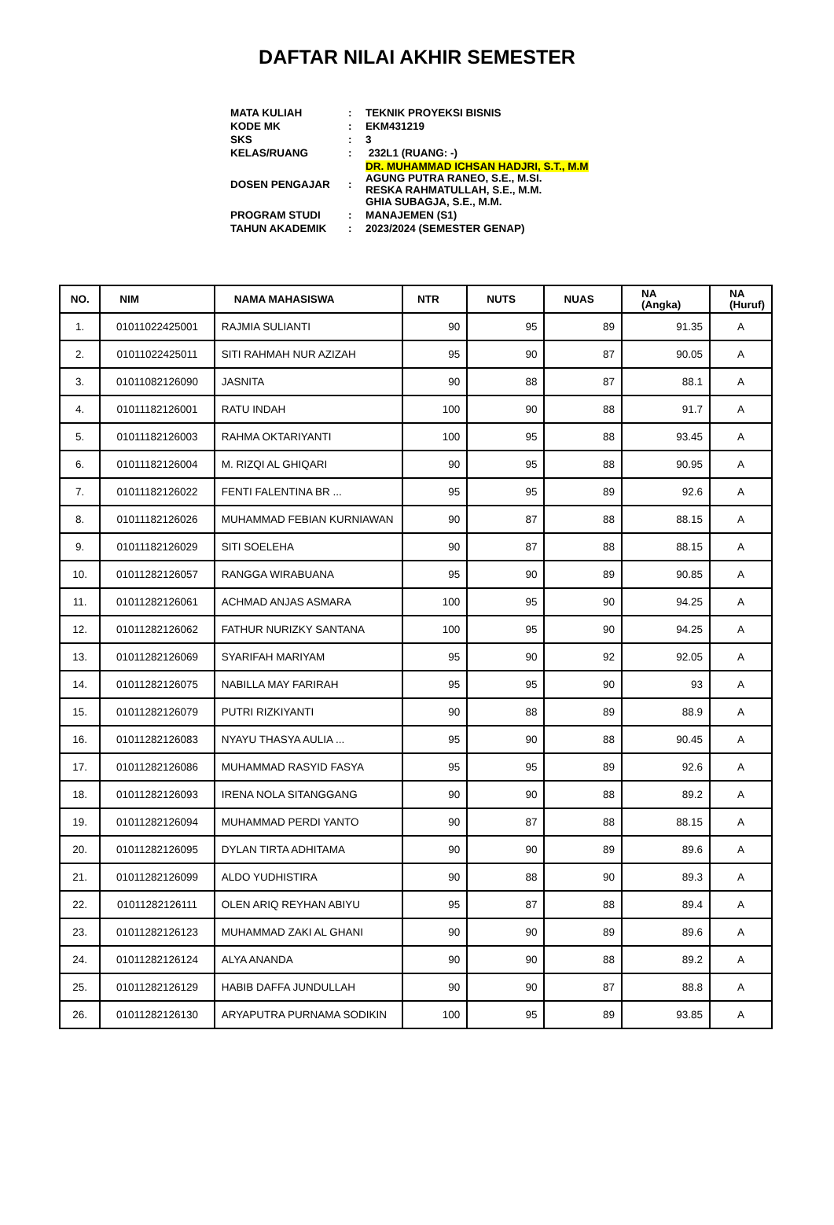DAFTAR NILAI AKHIR SEMESTER
| MATA KULIAH | : | TEKNIK PROYEKSI BISNIS |
| KODE MK | : | EKM431219 |
| SKS | : | 3 |
| KELAS/RUANG | : | 232L1 (RUANG: -) |
| DOSEN PENGAJAR | : | DR. MUHAMMAD ICHSAN HADJRI, S.T., M.M AGUNG PUTRA RANEO, S.E., M.SI. RESKA RAHMATULLAH, S.E., M.M. GHIA SUBAGJA, S.E., M.M. |
| PROGRAM STUDI | : | MANAJEMEN (S1) |
| TAHUN AKADEMIK | : | 2023/2024 (SEMESTER GENAP) |
| NO. | NIM | NAMA MAHASISWA | NTR | NUTS | NUAS | NA (Angka) | NA (Huruf) |
| --- | --- | --- | --- | --- | --- | --- | --- |
| 1. | 01011022425001 | RAJMIA SULIANTI | 90 | 95 | 89 | 91.35 | A |
| 2. | 01011022425011 | SITI RAHMAH NUR AZIZAH | 95 | 90 | 87 | 90.05 | A |
| 3. | 01011082126090 | JASNITA | 90 | 88 | 87 | 88.1 | A |
| 4. | 01011182126001 | RATU INDAH | 100 | 90 | 88 | 91.7 | A |
| 5. | 01011182126003 | RAHMA OKTARIYANTI | 100 | 95 | 88 | 93.45 | A |
| 6. | 01011182126004 | M. RIZQI AL GHIQARI | 90 | 95 | 88 | 90.95 | A |
| 7. | 01011182126022 | FENTI FALENTINA BR ... | 95 | 95 | 89 | 92.6 | A |
| 8. | 01011182126026 | MUHAMMAD FEBIAN KURNIAWAN | 90 | 87 | 88 | 88.15 | A |
| 9. | 01011182126029 | SITI SOELEHA | 90 | 87 | 88 | 88.15 | A |
| 10. | 01011282126057 | RANGGA WIRABUANA | 95 | 90 | 89 | 90.85 | A |
| 11. | 01011282126061 | ACHMAD ANJAS ASMARA | 100 | 95 | 90 | 94.25 | A |
| 12. | 01011282126062 | FATHUR NURIZKY SANTANA | 100 | 95 | 90 | 94.25 | A |
| 13. | 01011282126069 | SYARIFAH MARIYAM | 95 | 90 | 92 | 92.05 | A |
| 14. | 01011282126075 | NABILLA MAY FARIRAH | 95 | 95 | 90 | 93 | A |
| 15. | 01011282126079 | PUTRI RIZKIYANTI | 90 | 88 | 89 | 88.9 | A |
| 16. | 01011282126083 | NYAYU THASYA AULIA ... | 95 | 90 | 88 | 90.45 | A |
| 17. | 01011282126086 | MUHAMMAD RASYID FASYA | 95 | 95 | 89 | 92.6 | A |
| 18. | 01011282126093 | IRENA NOLA SITANGGANG | 90 | 90 | 88 | 89.2 | A |
| 19. | 01011282126094 | MUHAMMAD PERDI YANTO | 90 | 87 | 88 | 88.15 | A |
| 20. | 01011282126095 | DYLAN TIRTA ADHITAMA | 90 | 90 | 89 | 89.6 | A |
| 21. | 01011282126099 | ALDO YUDHISTIRA | 90 | 88 | 90 | 89.3 | A |
| 22. | 01011282126111 | OLEN ARIQ REYHAN ABIYU | 95 | 87 | 88 | 89.4 | A |
| 23. | 01011282126123 | MUHAMMAD ZAKI AL GHANI | 90 | 90 | 89 | 89.6 | A |
| 24. | 01011282126124 | ALYA ANANDA | 90 | 90 | 88 | 89.2 | A |
| 25. | 01011282126129 | HABIB DAFFA JUNDULLAH | 90 | 90 | 87 | 88.8 | A |
| 26. | 01011282126130 | ARYAPUTRA PURNAMA SODIKIN | 100 | 95 | 89 | 93.85 | A |